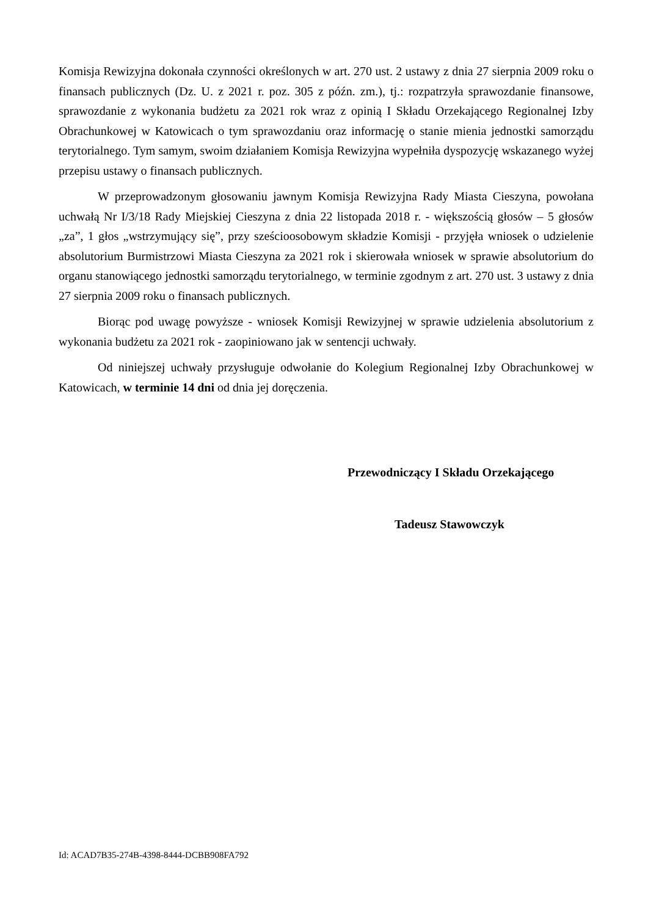Komisja Rewizyjna dokonała czynności określonych w art. 270 ust. 2 ustawy z dnia 27 sierpnia 2009 roku o finansach publicznych (Dz. U. z 2021 r. poz. 305 z późn. zm.), tj.: rozpatrzyła sprawozdanie finansowe, sprawozdanie z wykonania budżetu za 2021 rok wraz z opinią I Składu Orzekającego Regionalnej Izby Obrachunkowej w Katowicach o tym sprawozdaniu oraz informację o stanie mienia jednostki samorządu terytorialnego. Tym samym, swoim działaniem Komisja Rewizyjna wypełniła dyspozycję wskazanego wyżej przepisu ustawy o finansach publicznych.
W przeprowadzonym głosowaniu jawnym Komisja Rewizyjna Rady Miasta Cieszyna, powołana uchwałą Nr I/3/18 Rady Miejskiej Cieszyna z dnia 22 listopada 2018 r. - większością głosów – 5 głosów „za”, 1 głos „wstrzymujący się”, przy sześcioosobowym składzie Komisji - przyjęła wniosek o udzielenie absolutorium Burmistrzowi Miasta Cieszyna za 2021 rok i skierowała wniosek w sprawie absolutorium do organu stanowiącego jednostki samorządu terytorialnego, w terminie zgodnym z art. 270 ust. 3 ustawy z dnia 27 sierpnia 2009 roku o finansach publicznych.
Biorąc pod uwagę powyższe - wniosek Komisji Rewizyjnej w sprawie udzielenia absolutorium z wykonania budżetu za 2021 rok - zaopiniowano jak w sentencji uchwały.
Od niniejszej uchwały przysługuje odwołanie do Kolegium Regionalnej Izby Obrachunkowej w Katowicach, w terminie 14 dni od dnia jej doręczenia.
Przewodniczący I Składu Orzekającego
Tadeusz Stawowczyk
Id: ACAD7B35-274B-4398-8444-DCBB908FA792